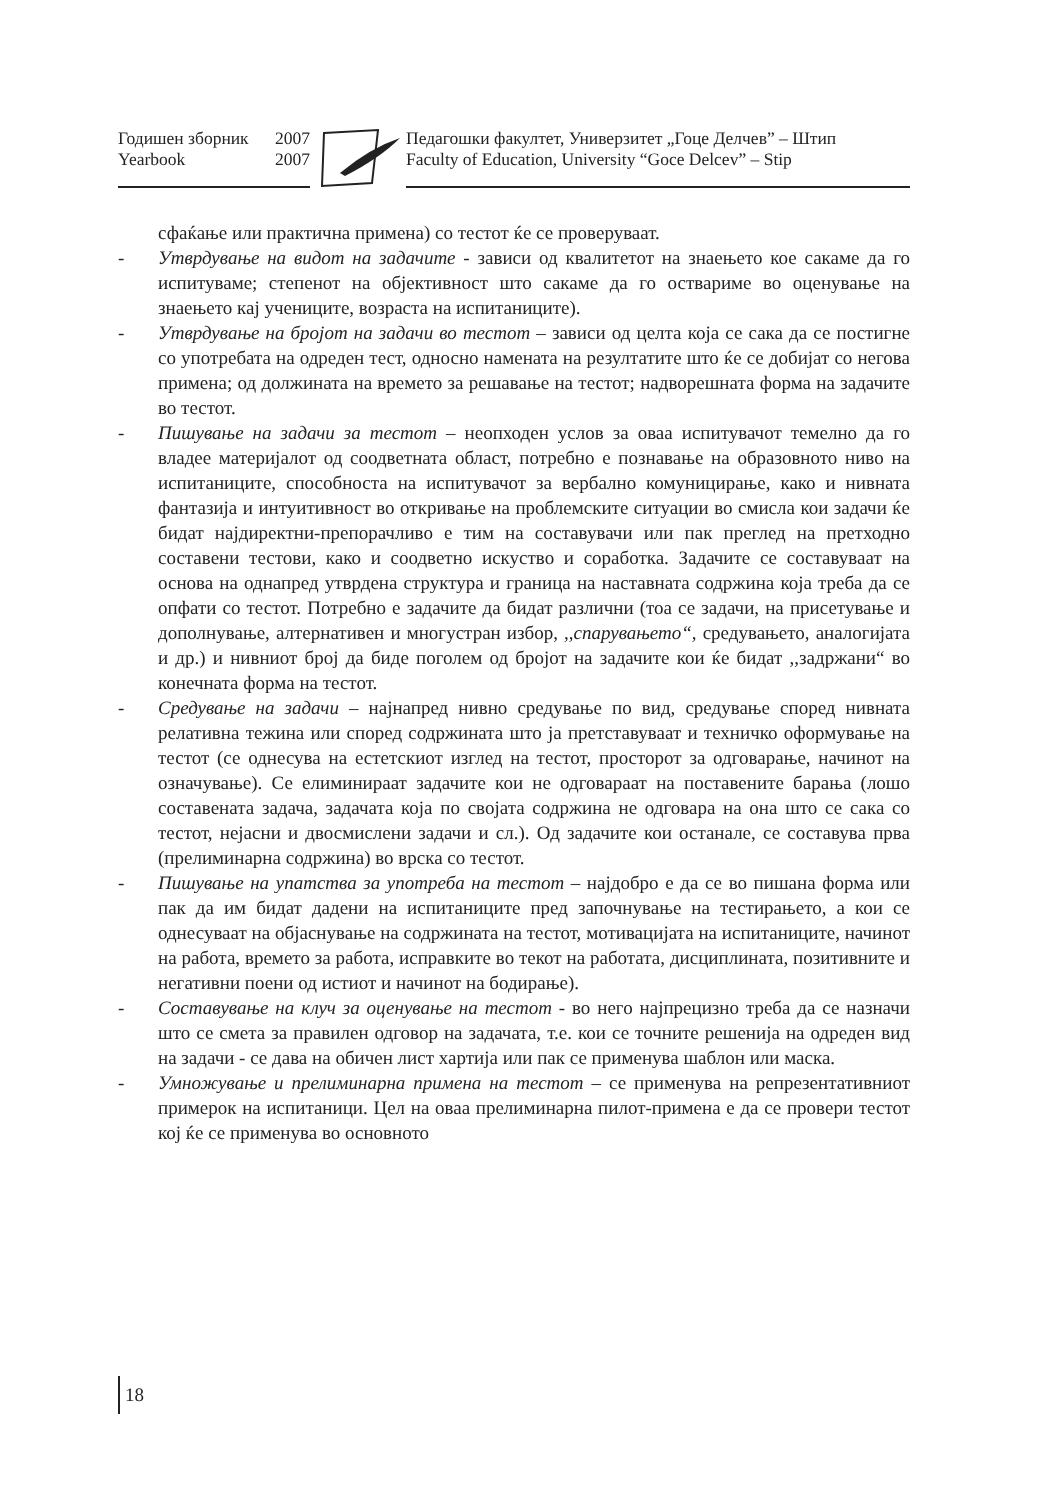Годишен зборник 2007
Yearbook 2007
Педагошки факултет, Универзитет „Гоце Делчев” – Штип
Faculty of Education, University “Goce Delcev” – Stip
сфаќање или практична примена) со тестот ќе се проверуваат.
- Утврдување на видот на задачите - зависи од квалитетот на знаењето кое сакаме да го испитуваме; степенот на објективност што сакаме да го оствариме во оценување на знаењето кај учениците, возраста на испитаниците).
- Утврдување на бројот на задачи во тестот – зависи од целта која се сака да се постигне со употребата на одреден тест, односно намената на резултатите што ќе се добијат со негова примена; од должината на времето за решавање на тестот; надворешната форма на задачите во тестот.
- Пишување на задачи за тестот – неопходен услов за оваа испитувачот темелно да го владее материјалот од соодветната област, потребно е познавање на образовното ниво на испитаниците, способноста на испитувачот за вербално комуницирање, како и нивната фантазија и интуитивност во откривање на проблемските ситуации во смисла кои задачи ќе бидат најдиректни-препорачливо е тим на составувачи или пак преглед на претходно составени тестови, како и соодветно искуство и соработка. Задачите се составуваат на основа на однапред утврдена структура и граница на наставната содржина која треба да се опфати со тестот. Потребно е задачите да бидат различни (тоа се задачи, на присетување и дополнување, алтернативен и многустран избор, ,,спарувањето“, средувањето, аналогијата и др.) и нивниот број да биде поголем од бројот на задачите кои ќе бидат ,,задржани“ во конечната форма на тестот.
- Средување на задачи – најнапред нивно средување по вид, средување според нивната релативна тежина или според содржината што ја претставуваат и техничко оформување на тестот (се однесува на естетскиот изглед на тестот, просторот за одговарање, начинот на означување). Се елиминираат задачите кои не одговараат на поставените барања (лошо составената задача, задачата која по својата содржина не одговара на она што се сака со тестот, нејасни и двосмислени задачи и сл.). Од задачите кои останале, се составува прва (прелиминарна содржина) во врска со тестот.
- Пишување на упатства за употреба на тестот – најдобро е да се во пишана форма или пак да им бидат дадени на испитаниците пред започнување на тестирањето, а кои се однесуваат на објаснување на содржината на тестот, мотивацијата на испитаниците, начинот на работа, времето за работа, исправките во текот на работата, дисциплината, позитивните и негативни поени од истиот и начинот на бодирање).
- Составување на клуч за оценување на тестот - во него најпрецизно треба да се назначи што се смета за правилен одговор на задачата, т.е. кои се точните решенија на одреден вид на задачи - се дава на обичен лист хартија или пак се применува шаблон или маска.
- Умножување и прелиминарна примена на тестот – се применува на репрезентативниот примерок на испитаници. Цел на оваа прелиминарна пилот-примена е да се провери тестот кој ќе се применува во основното
18